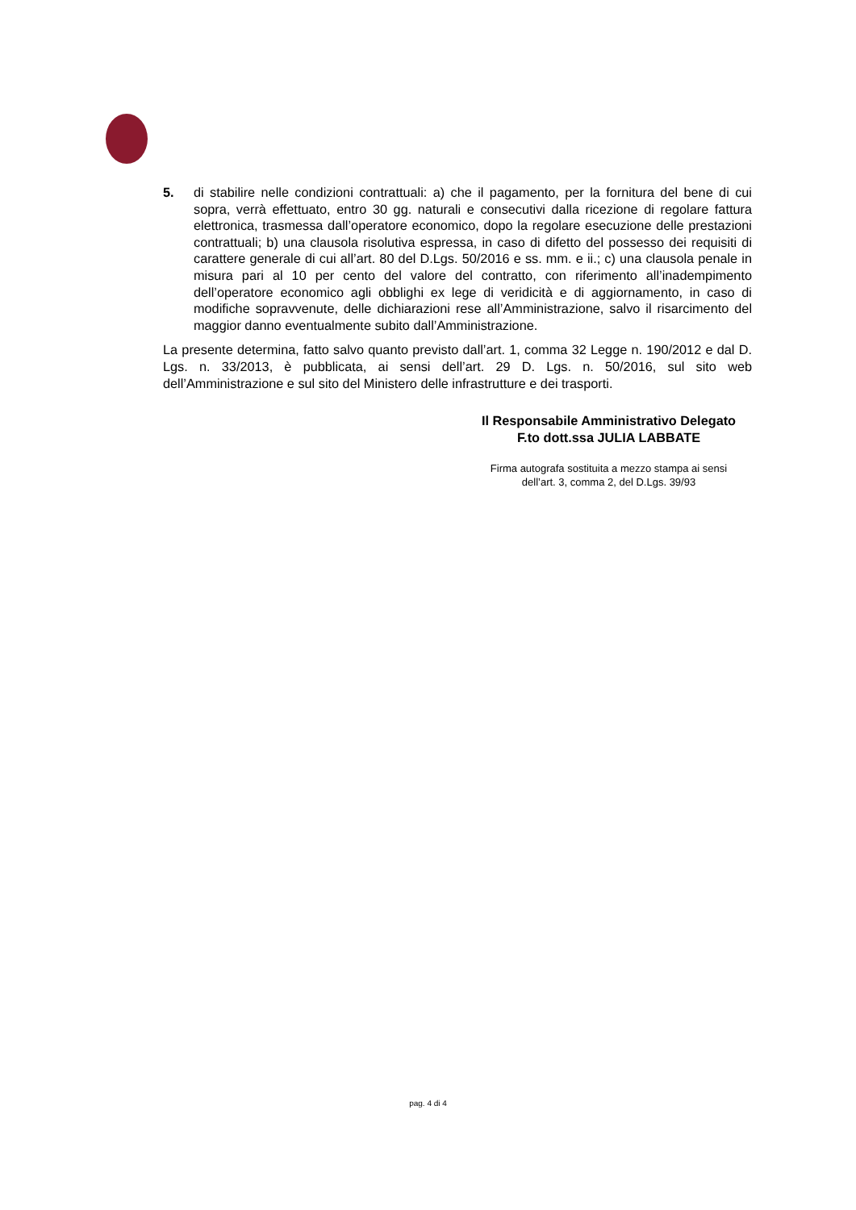5. di stabilire nelle condizioni contrattuali: a) che il pagamento, per la fornitura del bene di cui sopra, verrà effettuato, entro 30 gg. naturali e consecutivi dalla ricezione di regolare fattura elettronica, trasmessa dall’operatore economico, dopo la regolare esecuzione delle prestazioni contrattuali; b) una clausola risolutiva espressa, in caso di difetto del possesso dei requisiti di carattere generale di cui all’art. 80 del D.Lgs. 50/2016 e ss. mm. e ii.; c) una clausola penale in misura pari al 10 per cento del valore del contratto, con riferimento all’inadempimento dell’operatore economico agli obblighi ex lege di veridicità e di aggiornamento, in caso di modifiche sopravvenute, delle dichiarazioni rese all’Amministrazione, salvo il risarcimento del maggior danno eventualmente subito dall’Amministrazione.
La presente determina, fatto salvo quanto previsto dall’art. 1, comma 32 Legge n. 190/2012 e dal D. Lgs. n. 33/2013, è pubblicata, ai sensi dell’art. 29 D. Lgs. n. 50/2016, sul sito web dell’Amministrazione e sul sito del Ministero delle infrastrutture e dei trasporti.
Il Responsabile Amministrativo Delegato
F.to dott.ssa JULIA LABBATE
Firma autografa sostituita a mezzo stampa ai sensi
dell’art. 3, comma 2, del D.Lgs. 39/93
pag. 4 di 4